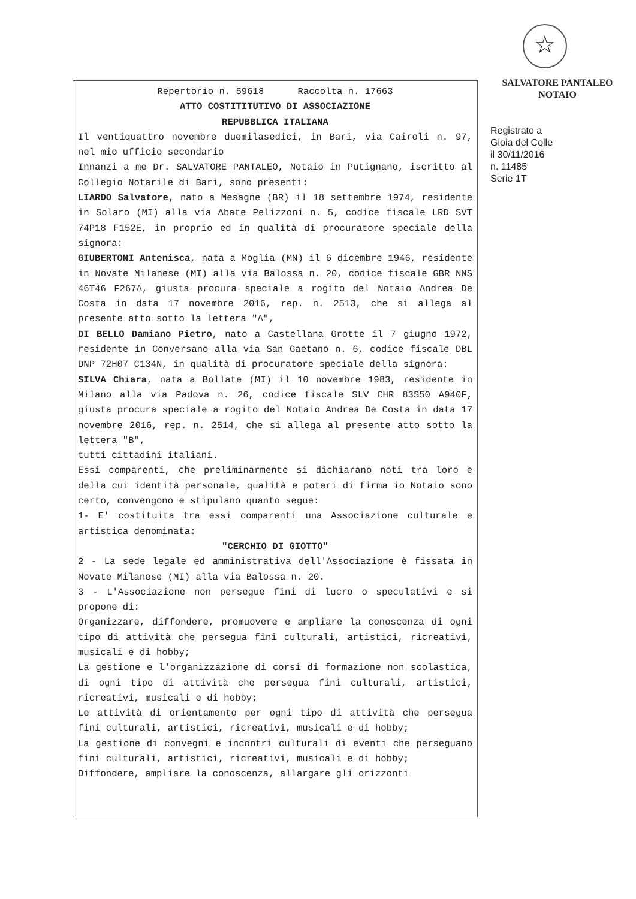☆
SALVATORE PANTALEO
NOTAIO
Registrato a
Gioia del Colle
il 30/11/2016
n. 11485
Serie 1T
Repertorio n. 59618 Raccolta n. 17663
ATTO COSTITITUTIVO DI ASSOCIAZIONE
REPUBBLICA ITALIANA
Il ventiquattro novembre duemilasedici, in Bari, via Cairoli n. 97, nel mio ufficio secondario
Innanzi a me Dr. SALVATORE PANTALEO, Notaio in Putignano, iscritto al Collegio Notarile di Bari, sono presenti:
LIARDO Salvatore, nato a Mesagne (BR) il 18 settembre 1974, residente in Solaro (MI) alla via Abate Pelizzoni n. 5, codice fiscale LRD SVT 74P18 F152E, in proprio ed in qualità di procuratore speciale della signora:
GIUBERTONI Antenisca, nata a Moglia (MN) il 6 dicembre 1946, residente in Novate Milanese (MI) alla via Balossa n. 20, codice fiscale GBR NNS 46T46 F267A, giusta procura speciale a rogito del Notaio Andrea De Costa in data 17 novembre 2016, rep. n. 2513, che si allega al presente atto sotto la lettera "A",
DI BELLO Damiano Pietro, nato a Castellana Grotte il 7 giugno 1972, residente in Conversano alla via San Gaetano n. 6, codice fiscale DBL DNP 72H07 C134N, in qualità di procuratore speciale della signora:
SILVA Chiara, nata a Bollate (MI) il 10 novembre 1983, residente in Milano alla via Padova n. 26, codice fiscale SLV CHR 83S50 A940F, giusta procura speciale a rogito del Notaio Andrea De Costa in data 17 novembre 2016, rep. n. 2514, che si allega al presente atto sotto la lettera "B",
tutti cittadini italiani.
Essi comparenti, che preliminarmente si dichiarano noti tra loro e della cui identità personale, qualità e poteri di firma io Notaio sono certo, convengono e stipulano quanto segue:
1- E' costituita tra essi comparenti una Associazione culturale e artistica denominata:
"CERCHIO DI GIOTTO"
2 - La sede legale ed amministrativa dell'Associazione è fissata in Novate Milanese (MI) alla via Balossa n. 20.
3 - L'Associazione non persegue fini di lucro o speculativi e si propone di:
Organizzare, diffondere, promuovere e ampliare la conoscenza di ogni tipo di attività che persegua fini culturali, artistici, ricreativi, musicali e di hobby;
La gestione e l'organizzazione di corsi di formazione non scolastica, di ogni tipo di attività che persegua fini culturali, artistici, ricreativi, musicali e di hobby;
Le attività di orientamento per ogni tipo di attività che persegua fini culturali, artistici, ricreativi, musicali e di hobby;
La gestione di convegni e incontri culturali di eventi che perseguano fini culturali, artistici, ricreativi, musicali e di hobby;
Diffondere, ampliare la conoscenza, allargare gli orizzonti